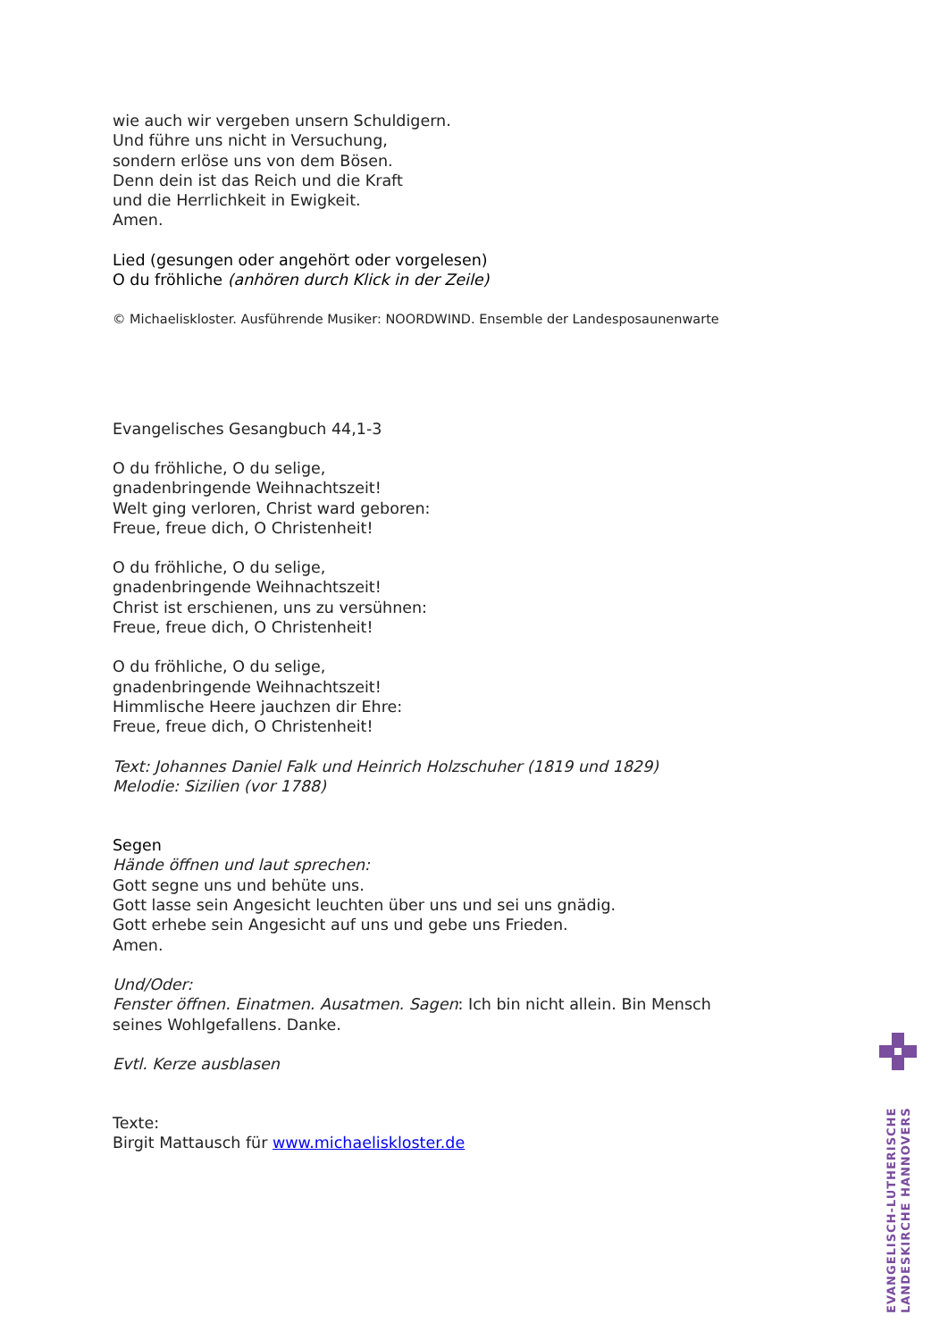wie auch wir vergeben unsern Schuldigern.
Und führe uns nicht in Versuchung,
sondern erlöse uns von dem Bösen.
Denn dein ist das Reich und die Kraft
und die Herrlichkeit in Ewigkeit.
Amen.
Lied (gesungen oder angehört oder vorgelesen)
O du fröhliche (anhören durch Klick in der Zeile)
© Michaeliskloster. Ausführende Musiker: NOORDWIND. Ensemble der Landesposaunenwarte
Evangelisches Gesangbuch 44,1-3
O du fröhliche, O du selige,
gnadenbringende Weihnachtszeit!
Welt ging verloren, Christ ward geboren:
Freue, freue dich, O Christenheit!
O du fröhliche, O du selige,
gnadenbringende Weihnachtszeit!
Christ ist erschienen, uns zu versühnen:
Freue, freue dich, O Christenheit!
O du fröhliche, O du selige,
gnadenbringende Weihnachtszeit!
Himmlische Heere jauchzen dir Ehre:
Freue, freue dich, O Christenheit!
Text: Johannes Daniel Falk und Heinrich Holzschuher (1819 und 1829)
Melodie: Sizilien (vor 1788)
Segen
Hände öffnen und laut sprechen:
Gott segne uns und behüte uns.
Gott lasse sein Angesicht leuchten über uns und sei uns gnädig.
Gott erhebe sein Angesicht auf uns und gebe uns Frieden.
Amen.
Und/Oder:
Fenster öffnen. Einatmen. Ausatmen. Sagen: Ich bin nicht allein. Bin Mensch seines Wohlgefallens. Danke.
Evtl. Kerze ausblasen
Texte:
Birgit Mattausch für www.michaeliskloster.de
EVANGELISCH-LUTHERISCHE
LANDESKIRCHE HANNOVERS